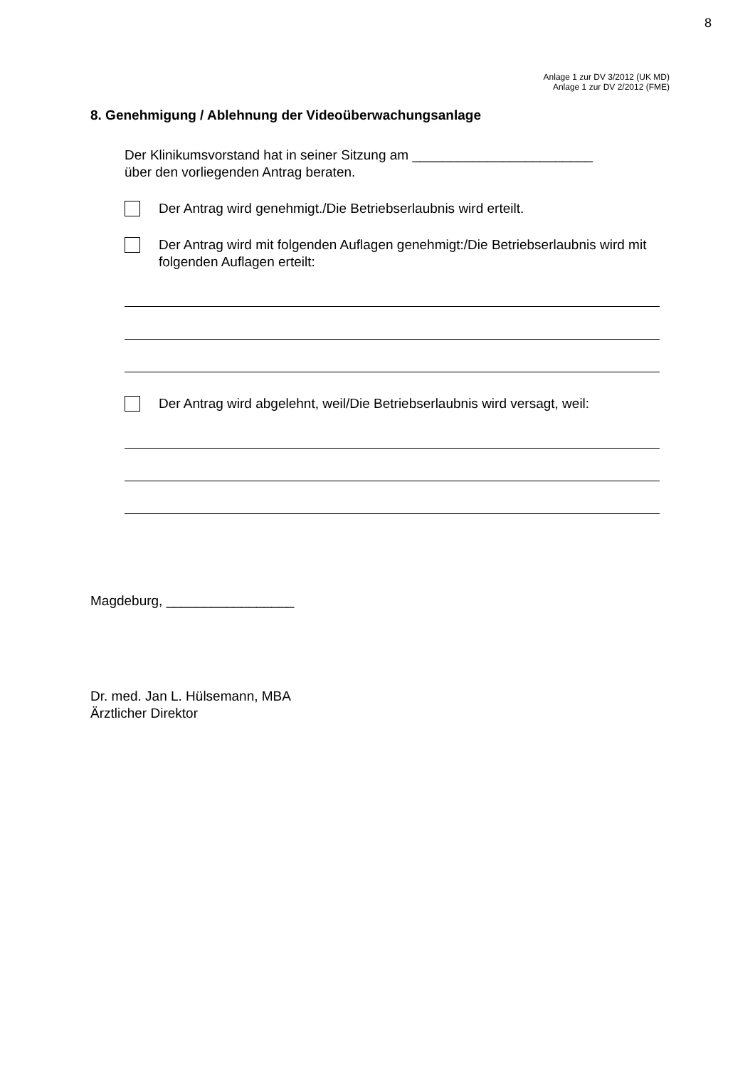8
Anlage 1 zur DV 3/2012 (UK MD)
Anlage 1 zur DV 2/2012 (FME)
8. Genehmigung / Ablehnung der Videoüberwachungsanlage
Der Klinikumsvorstand hat in seiner Sitzung am ________________________
über den vorliegenden Antrag beraten.
Der Antrag wird genehmigt./Die Betriebserlaubnis wird erteilt.
Der Antrag wird mit folgenden Auflagen genehmigt:/Die Betriebserlaubnis wird mit folgenden Auflagen erteilt:
Der Antrag wird abgelehnt, weil/Die Betriebserlaubnis wird versagt, weil:
Magdeburg, _________________
Dr. med. Jan L. Hülsemann, MBA
Ärztlicher Direktor